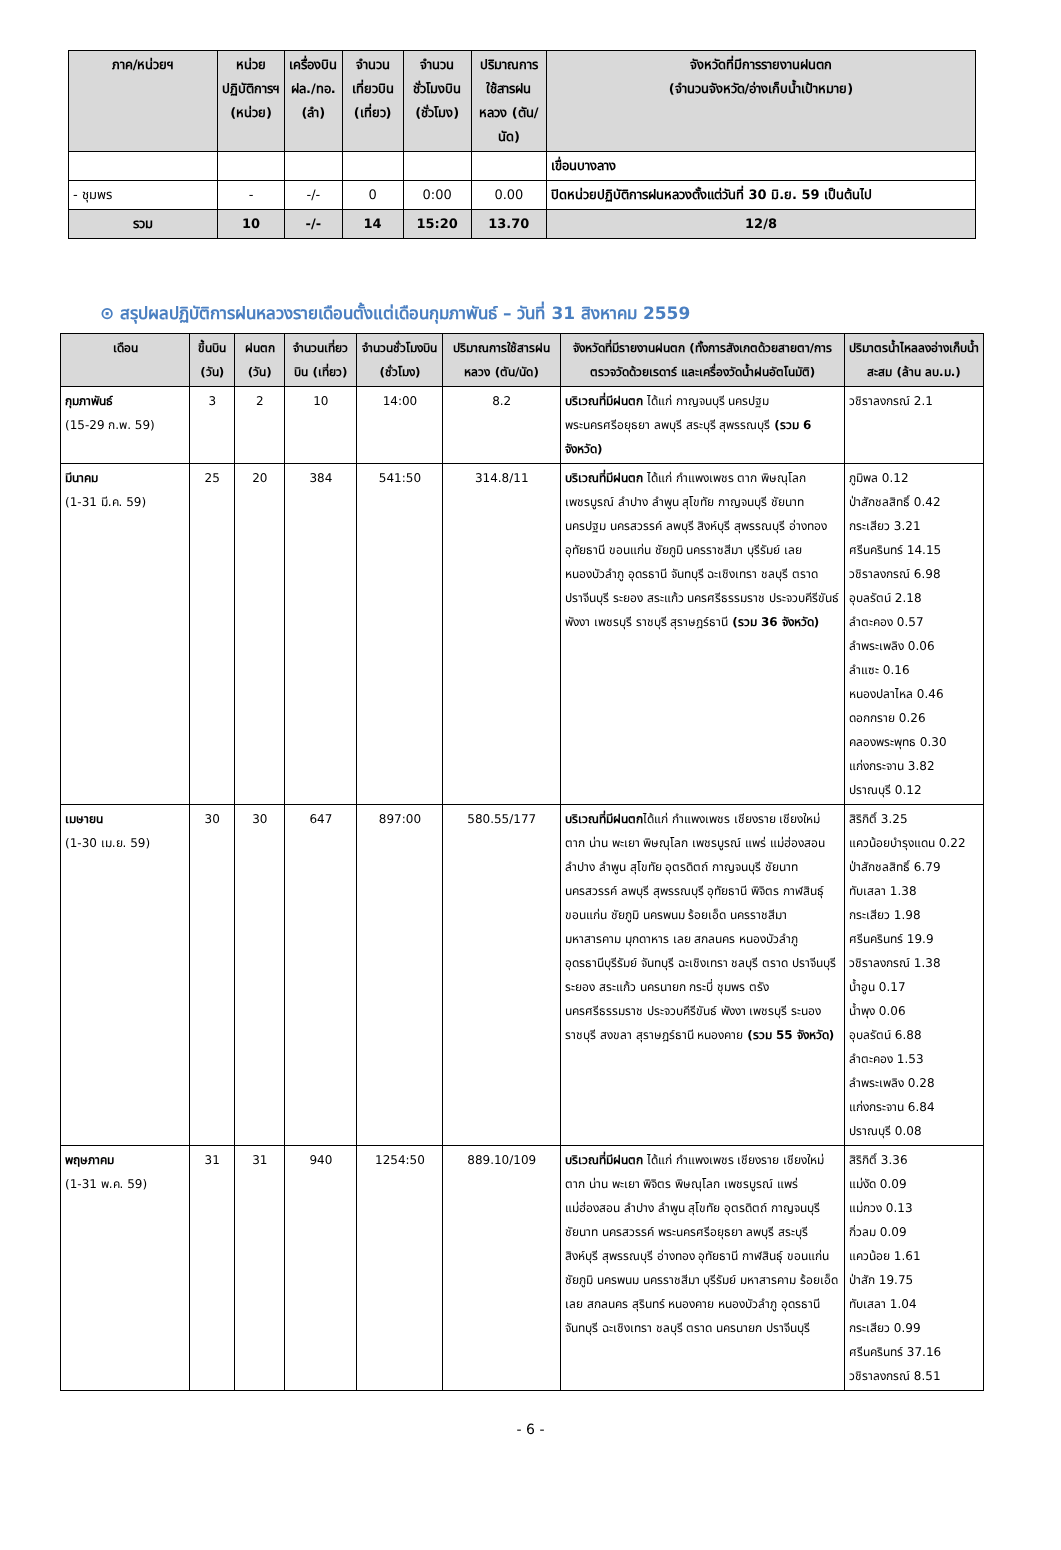| ภาค/หน่วยฯ | หน่วยปฏิบัติการฯ (หน่วย) | เครื่องบิน ฝล./ทอ. (ลำ) | จำนวนเที่ยวบิน (เที่ยว) | จำนวนชั่วโมงบิน (ชั่วโมง) | ปริมาณการใช้สารฝนหลวง (ตัน/นัด) | จังหวัดที่มีการรายงานฝนตก (จำนวนจังหวัด/อ่างเก็บน้ำเป้าหมาย) |
| --- | --- | --- | --- | --- | --- | --- |
| | | | | | | เขื่อนบางลาง |
| - ชุมพร | - | -/- | 0 | 0:00 | 0.00 | ปิดหน่วยปฏิบัติการฝนหลวงตั้งแต่วันที่ 30 มิ.ย. 59 เป็นต้นไป |
| รวม | 10 | -/- | 14 | 15:20 | 13.70 | 12/8 |
⊙ สรุปผลปฏิบัติการฝนหลวงรายเดือนตั้งแต่เดือนกุมภาพันธ์ – วันที่ 31 สิงหาคม 2559
| เดือน | ขึ้นบิน (วัน) | ฝนตก (วัน) | จำนวนเที่ยวบิน (เที่ยว) | จำนวนชั่วโมงบิน (ชั่วโมง) | ปริมาณการใช้สารฝนหลวง (ตัน/นัด) | จังหวัดที่มีรายงานฝนตก (ทั้งการสังเกตด้วยสายตา/การตรวจวัดด้วยเรดาร์ และเครื่องวัดน้ำฝนอัตโนมัติ) | ปริมาตรน้ำไหลลงอ่างเก็บน้ำสะสม (ล้าน ลบ.ม.) |
| --- | --- | --- | --- | --- | --- | --- | --- |
| กุมภาพันธ์ (15-29 ก.พ. 59) | 3 | 2 | 10 | 14:00 | 8.2 | บริเวณที่มีฝนตก ได้แก่ กาญจนบุรี นครปฐม พระนครศรีอยุธยา ลพบุรี สระบุรี สุพรรณบุรี (รวม 6 จังหวัด) | วชิราลงกรณ์ 2.1 |
| มีนาคม (1-31 มี.ค. 59) | 25 | 20 | 384 | 541:50 | 314.8/11 | บริเวณที่มีฝนตก ได้แก่ กำแพงเพชร ตาก พิษณุโลก เพชรบูรณ์ ลำปาง ลำพูน สุโขทัย กาญจนบุรี ชัยนาท นครปฐม นครสวรรค์ ลพบุรี สิงห์บุรี สุพรรณบุรี อ่างทอง อุทัยธานี ขอนแก่น ชัยภูมิ นครราชสีมา บุรีรัมย์ เลย หนองบัวลำภู อุดรธานี จันทบุรี ฉะเชิงเทรา ชลบุรี ตราด ปราจีนบุรี ระยอง สระแก้ว นครศรีธรรมราช ประจวบคีรีขันธ์ พังงา เพชรบุรี ราชบุรี สุราษฎร์ธานี (รวม 36 จังหวัด) | ภูมิพล 0.12 ป่าสักชลสิทธิ์ 0.42 กระเสียว 3.21 ศรีนครินทร์ 14.15 วชิราลงกรณ์ 6.98 อุบลรัตน์ 2.18 ลำตะคอง 0.57 ลำพระเพลิง 0.06 ลำแซะ 0.16 หนองปลาไหล 0.46 ดอกกราย 0.26 คลองพระพุทธ 0.30 แก่งกระจาน 3.82 ปราณบุรี 0.12 |
| เมษายน (1-30 เม.ย. 59) | 30 | 30 | 647 | 897:00 | 580.55/177 | บริเวณที่มีฝนตก ได้แก่ กำแพงเพชร เชียงราย เชียงใหม่ ตาก น่าน พะเยา พิษณุโลก เพชรบูรณ์ แพร่ แม่ฮ่องสอน ลำปาง ลำพูน สุโขทัย อุตรดิตถ์ กาญจนบุรี ชัยนาท นครสวรรค์ ลพบุรี สุพรรณบุรี อุทัยธานี พิจิตร กาฬสินธุ์ ขอนแก่น ชัยภูมิ นครพนม ร้อยเอ็ด นครราชสีมา มหาสารคาม มุกดาหาร เลย สกลนคร หนองบัวลำภู อุดรธานีบุรีรัมย์ จันทบุรี ฉะเชิงเทรา ชลบุรี ตราด ปราจีนบุรี ระยอง สระแก้ว นครนายก กระบี่ ชุมพร ตรัง นครศรีธรรมราช ประจวบคีรีขันธ์ พังงา เพชรบุรี ระนอง ราชบุรี สงขลา สุราษฎร์ธานี หนองคาย (รวม 55 จังหวัด) | สิริกิติ์ 3.25 แควน้อยบำรุงแดน 0.22 ป่าสักชลสิทธิ์ 6.79 ทับเสลา 1.38 กระเสียว 1.98 ศรีนครินทร์ 19.9 วชิราลงกรณ์ 1.38 น้ำอูน 0.17 น้ำพุง 0.06 อุบลรัตน์ 6.88 ลำตะคอง 1.53 ลำพระเพลิง 0.28 แก่งกระจาน 6.84 ปราณบุรี 0.08 |
| พฤษภาคม (1-31 พ.ค. 59) | 31 | 31 | 940 | 1254:50 | 889.10/109 | บริเวณที่มีฝนตก ได้แก่ กำแพงเพชร เชียงราย เชียงใหม่ ตาก น่าน พะเยา พิจิตร พิษณุโลก เพชรบูรณ์ แพร่ แม่ฮ่องสอน ลำปาง ลำพูน สุโขทัย อุตรดิตถ์ กาญจนบุรี ชัยนาท นครสวรรค์ พระนครศรีอยุธยา ลพบุรี สระบุรี สิงห์บุรี สุพรรณบุรี อ่างทอง อุทัยธานี กาฬสินธุ์ ขอนแก่น ชัยภูมิ นครพนม นครราชสีมา บุรีรัมย์ มหาสารคาม ร้อยเอ็ด เลย สกลนคร สุรินทร์ หนองคาย หนองบัวลำภู อุดรธานี จันทบุรี ฉะเชิงเทรา ชลบุรี ตราด นครนายก ปราจีนบุรี | สิริกิติ์ 3.36 แม่งัด 0.09 แม่กวง 0.13 กิ่วลม 0.09 แควน้อย 1.61 ป่าสัก 19.75 ทับเสลา 1.04 กระเสียว 0.99 ศรีนครินทร์ 37.16 วชิราลงกรณ์ 8.51 |
- 6 -